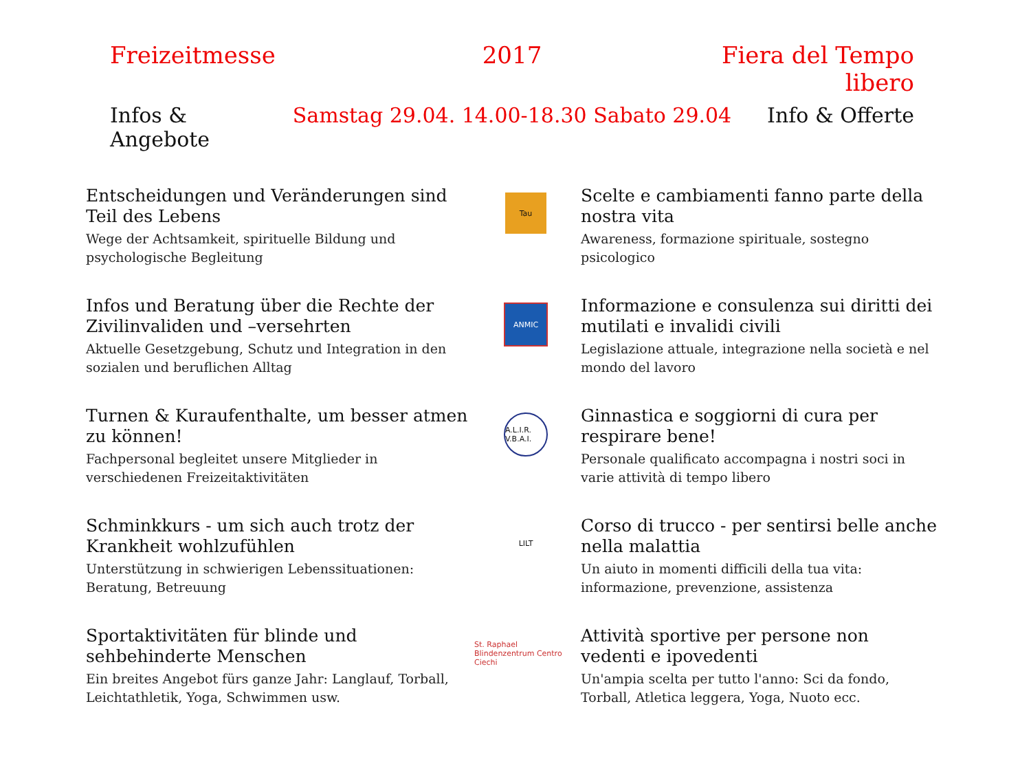Freizeitmesse 2017 Fiera del Tempo libero
Infos & Angebote Samstag 29.04. 14.00-18.30 Sabato 29.04 Info & Offerte
Entscheidungen und Veränderungen sind Teil des Lebens
Wege der Achtsamkeit, spirituelle Bildung und psychologische Begleitung
Tau
Scelte e cambiamenti fanno parte della nostra vita
Awareness, formazione spirituale, sostegno psicologico
Infos und Beratung über die Rechte der Zivilinvaliden und –versehrten
Aktuelle Gesetzgebung, Schutz und Integration in den sozialen und beruflichen Alltag
ANMIC
Informazione e consulenza sui diritti dei mutilati e invalidi civili
Legislazione attuale, integrazione nella società e nel mondo del lavoro
Turnen & Kuraufenthalte, um besser atmen zu können!
Fachpersonal begleitet unsere Mitglieder in verschiedenen Freizeitaktivitäten
A.L.I.R. V.B.A.I.
Ginnastica e soggiorni di cura per respirare bene!
Personale qualificato accompagna i nostri soci in varie attività di tempo libero
Schminkkurs - um sich auch trotz der Krankheit wohlzufühlen
Unterstützung in schwierigen Lebenssituationen: Beratung, Betreuung
LILT
Corso di trucco - per sentirsi belle anche nella malattia
Un aiuto in momenti difficili della tua vita: informazione, prevenzione, assistenza
Sportaktivitäten für blinde und sehbehinderte Menschen
Ein breites Angebot fürs ganze Jahr: Langlauf, Torball, Leichtathletik, Yoga, Schwimmen usw.
St. Raphael Blindenzentrum Centro Ciechi
Attività sportive per persone non vedenti e ipovedenti
Un'ampia scelta per tutto l'anno: Sci da fondo, Torball, Atletica leggera, Yoga, Nuoto ecc.